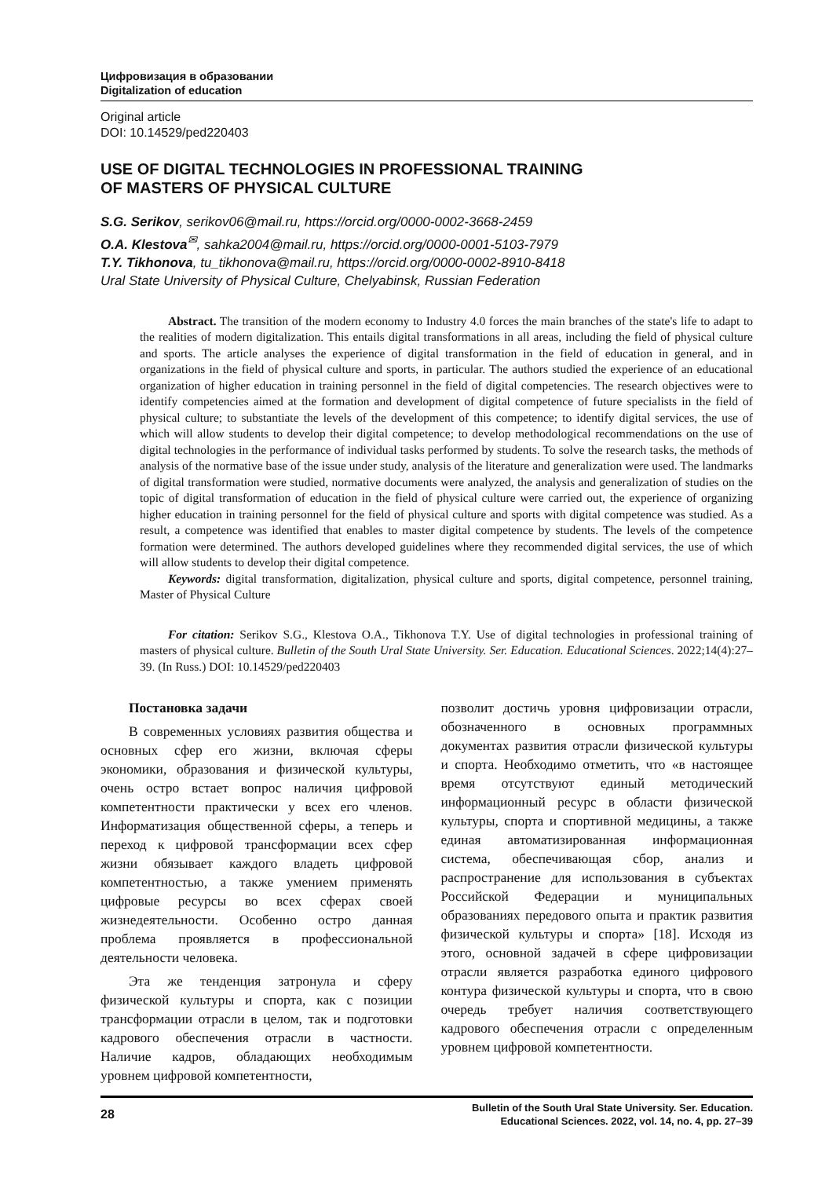Цифровизация в образовании
Digitalization of education
Original article
DOI: 10.14529/ped220403
USE OF DIGITAL TECHNOLOGIES IN PROFESSIONAL TRAINING
OF MASTERS OF PHYSICAL CULTURE
S.G. Serikov, serikov06@mail.ru, https://orcid.org/0000-0002-3668-2459
O.A. Klestova<sup>✉</sup>, sahka2004@mail.ru, https://orcid.org/0000-0001-5103-7979
T.Y. Tikhonova, tu_tikhonova@mail.ru, https://orcid.org/0000-0002-8910-8418
Ural State University of Physical Culture, Chelyabinsk, Russian Federation
Abstract. The transition of the modern economy to Industry 4.0 forces the main branches of the state's life to adapt to the realities of modern digitalization. This entails digital transformations in all areas, including the field of physical culture and sports. The article analyses the experience of digital transformation in the field of education in general, and in organizations in the field of physical culture and sports, in particular. The authors studied the experience of an educational organization of higher education in training personnel in the field of digital competencies. The research objectives were to identify competencies aimed at the formation and development of digital competence of future specialists in the field of physical culture; to substantiate the levels of the development of this competence; to identify digital services, the use of which will allow students to develop their digital competence; to develop methodological recommendations on the use of digital technologies in the performance of individual tasks performed by students. To solve the research tasks, the methods of analysis of the normative base of the issue under study, analysis of the literature and generalization were used. The landmarks of digital transformation were studied, normative documents were analyzed, the analysis and generalization of studies on the topic of digital transformation of education in the field of physical culture were carried out, the experience of organizing higher education in training personnel for the field of physical culture and sports with digital competence was studied. As a result, a competence was identified that enables to master digital competence by students. The levels of the competence formation were determined. The authors developed guidelines where they recommended digital services, the use of which will allow students to develop their digital competence.
Keywords: digital transformation, digitalization, physical culture and sports, digital competence, personnel training, Master of Physical Culture
For citation: Serikov S.G., Klestova O.A., Tikhonova T.Y. Use of digital technologies in professional training of masters of physical culture. Bulletin of the South Ural State University. Ser. Education. Educational Sciences. 2022;14(4):27–39. (In Russ.) DOI: 10.14529/ped220403
Постановка задачи
В современных условиях развития общества и основных сфер его жизни, включая сферы экономики, образования и физической культуры, очень остро встает вопрос наличия цифровой компетентности практически у всех его членов. Информатизация общественной сферы, а теперь и переход к цифровой трансформации всех сфер жизни обязывает каждого владеть цифровой компетентностью, а также умением применять цифровые ресурсы во всех сферах своей жизнедеятельности. Особенно остро данная проблема проявляется в профессиональной деятельности человека.
Эта же тенденция затронула и сферу физической культуры и спорта, как с позиции трансформации отрасли в целом, так и подготовки кадрового обеспечения отрасли в частности. Наличие кадров, обладающих необходимым уровнем цифровой компетентности,
позволит достичь уровня цифровизации отрасли, обозначенного в основных программных документах развития отрасли физической культуры и спорта. Необходимо отметить, что «в настоящее время отсутствуют единый методический информационный ресурс в области физической культуры, спорта и спортивной медицины, а также единая автоматизированная информационная система, обеспечивающая сбор, анализ и распространение для использования в субъектах Российской Федерации и муниципальных образованиях передового опыта и практик развития физической культуры и спорта» [18]. Исходя из этого, основной задачей в сфере цифровизации отрасли является разработка единого цифрового контура физической культуры и спорта, что в свою очередь требует наличия соответствующего кадрового обеспечения отрасли с определенным уровнем цифровой компетентности.
28 Bulletin of the South Ural State University. Ser. Education.
Educational Sciences. 2022, vol. 14, no. 4, pp. 27–39